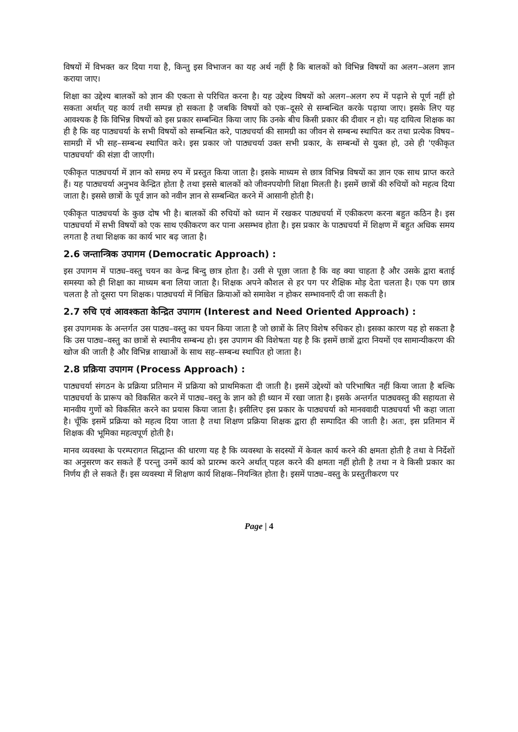विषयों में विभक्त कर दिया गया है, किन्तु इस विभाजन का यह अर्थ नहीं है कि बालकों को विभिन्न विषयों का अलग–अलग ज्ञान कराया जाए।
शिक्षा का उद्देश्य बालकों को ज्ञान की एकता से परिचित करना है। यह उद्देश्य विषयों को अलग–अलग रुप में पढ़ाने से पूर्ण नहीं हो सकता अर्थात् यह कार्य तथी सम्पन्न हो सकता है जबकि विषयों को एक–दूसरे से सम्बन्धित करके पढ़ाया जाए। इसके लिए यह आवश्यक है कि विभिन्न विषयों को इस प्रकार सम्बन्धित किया जाए कि उनके बीच किसी प्रकार की दीवार न हो। यह दायित्व शिक्षक का ही है कि वह पाठ्यचर्या के सभी विषयों को सम्बन्धित करे, पाठ्यचर्या की सामग्री का जीवन से सम्बन्ध स्थापित कर तथा प्रत्येक विषय–सामग्री में भी सह–सम्बन्ध स्थापित करे। इस प्रकार जो पाठ्यचर्या उक्त सभी प्रकार, के सम्बन्धों से युक्त हो, उसे ही 'एकीकृत पाठ्यचर्या' की संज्ञा दी जाएगी।
एकीकृत पाठ्यचर्या में ज्ञान को समग्र रुप में प्रस्तुत किया जाता है। इसके माध्यम से छात्र विभिन्न विषयों का ज्ञान एक साथ प्राप्त करते हैं। यह पाठ्यचर्या अनुभव केन्द्रित होता है तथा इससे बालकों को जीवनपयोगी शिक्षा मिलती है। इसमें छात्रों की रुचियों को महत्व दिया जाता है। इससे छात्रों के पूर्व ज्ञान को नवीन ज्ञान से सम्बन्धित करने में आसानी होती है।
एकीकृत पाठ्यचर्या के कुछ दोष भी है। बालकों की रुचियों को ध्यान में रखकर पाठ्यचर्या में एकीकरण करना बहुत कठिन है। इस पाठ्यचर्या में सभी विषयों को एक साथ एकीकरण कर पाना असम्भव होता है। इस प्रकार के पाठ्यचर्या में शिक्षण में बहुत अधिक समय लगता है तथा शिक्षक का कार्य भार बढ़ जाता है।
2.6 जन्तान्त्रिक उपागम (Democratic Approach) :
इस उपागम में पाठ्य–वस्तु चयन का केन्द्र बिन्दु छात्र होता है। उसी से पूछा जाता है कि वह क्या चाहता है और उसके द्वारा बताई समस्या को ही शिक्षा का माध्यम बना लिया जाता है। शिक्षक अपने कौशल से हर पग पर शैक्षिक मोड़ देता चलता है। एक पग छात्र चलता है तो दूसरा पग शिक्षक। पाठ्यचर्या में निश्चित क्रियाओं को समावेश न होकर सम्भावनाएँ दी जा सकती है।
2.7 रुचि एवं आवश्कता केन्द्रित उपागम (Interest and Need Oriented Approach) :
इस उपागमक के अन्तर्गत उस पाठ्य–वस्तु का चयन किया जाता है जो छात्रों के लिए विशेष रुचिकर हो। इसका कारण यह हो सकता है कि उस पाठ्य–वस्तु का छात्रों से स्थानीय सम्बन्ध हो। इस उपागम की विशेषता यह है कि इसमें छात्रों द्वारा नियमों एव सामान्यीकरण की खोज की जाती है और विभिन्न शाखाओं के साथ सह–सम्बन्ध स्थापित हो जाता है।
2.8 प्रक्रिया उपागम (Process Approach) :
पाठ्यचर्या संगठन के प्रक्रिया प्रतिमान में प्रक्रिया को प्राथमिकता दी जाती है। इसमें उद्देश्यों को परिभाषित नहीं किया जाता है बल्कि पाठ्यचर्या के प्रारूप को विकसित करने में पाठ्य–वस्तु के ज्ञान को ही ध्यान में रखा जाता है। इसके अन्तर्गत पाठ्यवस्तु की सहायता से मानवीय गुणों को विकसित करने का प्रयास किया जाता है। इसीलिए इस प्रकार के पाठ्यचर्या को मानववादी पाठ्यचर्या भी कहा जाता है। चूँकि इसमें प्रक्रिया को महत्व दिया जाता है तथा शिक्षण प्रक्रिया शिक्षक द्वारा ही सम्पादित की जाती है। अतः, इस प्रतिमान में शिक्षक की भूमिका महत्वपूर्ण होती है।
मानव व्यवस्था के परम्परागत सिद्धान्त की धारणा यह है कि व्यवस्था के सदस्यों में केवल कार्य करने की क्षमता होती है तथा वे निर्देशों का अनुसरण कर सकते हैं परन्तु उनमें कार्य को प्रारम्भ करने अर्थात् पहल करने की क्षमता नहीं होती है तथा न वे किसी प्रकार का निर्णय ही ले सकते हैं। इस व्यवस्था में शिक्षण कार्य शिक्षक–नियन्त्रित होता है। इसमें पाठ्य–वस्तु के प्रस्तुतीकरण पर
Page | 4